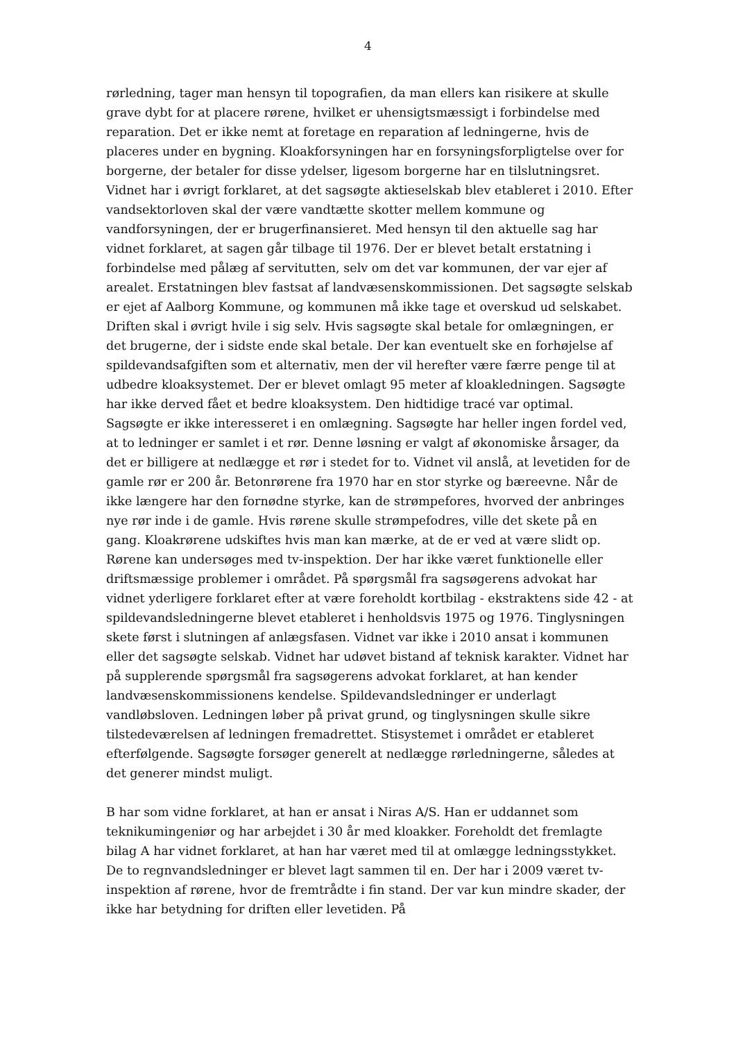4
rørledning, tager man hensyn til topografien, da man ellers kan risikere at skulle grave dybt for at placere rørene, hvilket er uhensigtsmæssigt i forbindelse med reparation. Det er ikke nemt at foretage en reparation af ledningerne, hvis de placeres under en bygning. Kloakforsyningen har en forsyningsforpligtelse over for borgerne, der betaler for disse ydelser, ligesom borgerne har en tilslutningsret. Vidnet har i øvrigt forklaret, at det sagsøgte aktieselskab blev etableret i 2010. Efter vandsektorloven skal der være vandtætte skotter mellem kommune og vandforsyningen, der er brugerfinansieret. Med hensyn til den aktuelle sag har vidnet forklaret, at sagen går tilbage til 1976. Der er blevet betalt erstatning i forbindelse med pålæg af servitutten, selv om det var kommunen, der var ejer af arealet. Erstatningen blev fastsat af landvæsenskommissionen. Det sagsøgte selskab er ejet af Aalborg Kommune, og kommunen må ikke tage et overskud ud selskabet. Driften skal i øvrigt hvile i sig selv. Hvis sagsøgte skal betale for omlægningen, er det brugerne, der i sidste ende skal betale. Der kan eventuelt ske en forhøjelse af spildevandsafgiften som et alternativ, men der vil herefter være færre penge til at udbedre kloaksystemet. Der er blevet omlagt 95 meter af kloakledningen. Sagsøgte har ikke derved fået et bedre kloaksystem. Den hidtidige tracé var optimal. Sagsøgte er ikke interesseret i en omlægning. Sagsøgte har heller ingen fordel ved, at to ledninger er samlet i et rør. Denne løsning er valgt af økonomiske årsager, da det er billigere at nedlægge et rør i stedet for to. Vidnet vil anslå, at levetiden for de gamle rør er 200 år. Betonrørene fra 1970 har en stor styrke og bæreevne. Når de ikke længere har den fornødne styrke, kan de strømpefores, hvorved der anbringes nye rør inde i de gamle. Hvis rørene skulle strømpefodres, ville det skete på en gang. Kloakrørene udskiftes hvis man kan mærke, at de er ved at være slidt op. Rørene kan undersøges med tv-inspektion. Der har ikke været funktionelle eller driftsmæssige problemer i området. På spørgsmål fra sagsøgerens advokat har vidnet yderligere forklaret efter at være foreholdt kortbilag - ekstraktens side 42 - at spildevandsledningerne blevet etableret i henholdsvis 1975 og 1976. Tinglysningen skete først i slutningen af anlægsfasen. Vidnet var ikke i 2010 ansat i kommunen eller det sagsøgte selskab. Vidnet har udøvet bistand af teknisk karakter. Vidnet har på supplerende spørgsmål fra sagsøgerens advokat forklaret, at han kender landvæsenskommissionens kendelse. Spildevandsledninger er underlagt vandløbsloven. Ledningen løber på privat grund, og tinglysningen skulle sikre tilstedeværelsen af ledningen fremadrettet. Stisystemet i området er etableret efterfølgende. Sagsøgte forsøger generelt at nedlægge rørledningerne, således at det generer mindst muligt.
B har som vidne forklaret, at han er ansat i Niras A/S. Han er uddannet som teknikumingeniør og har arbejdet i 30 år med kloakker. Foreholdt det fremlagte bilag A har vidnet forklaret, at han har været med til at omlægge ledningsstykket. De to regnvandsledninger er blevet lagt sammen til en. Der har i 2009 været tv-inspektion af rørene, hvor de fremtrådte i fin stand. Der var kun mindre skader, der ikke har betydning for driften eller levetiden. På